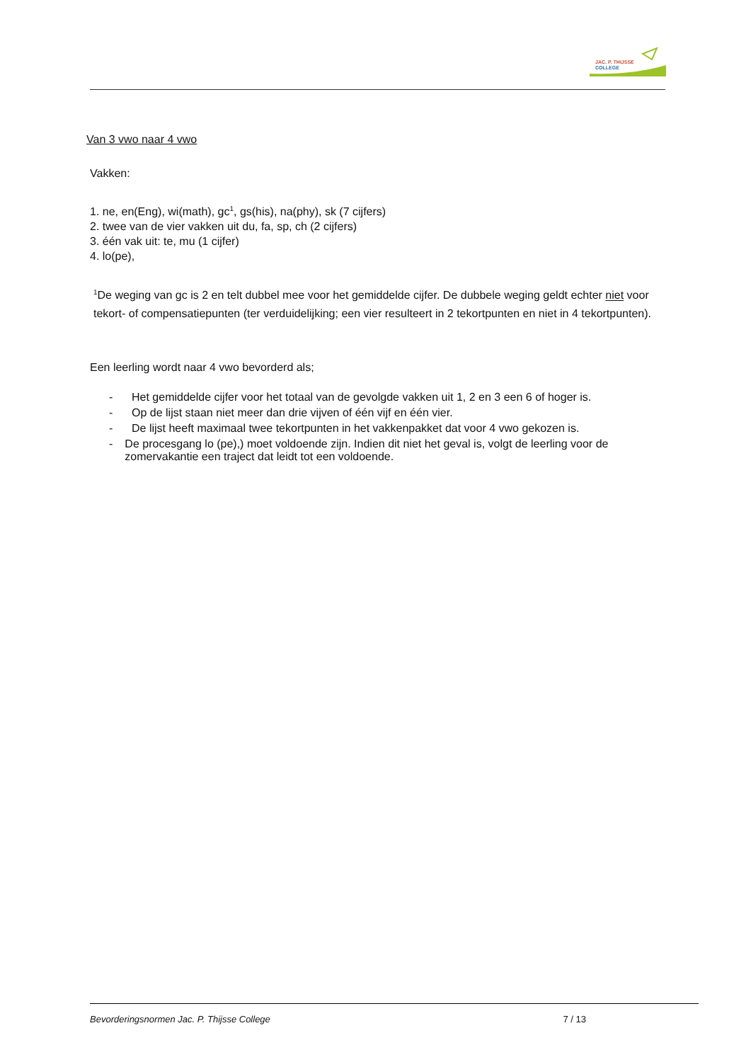JAC. P. THIJSSE
COLLEGE
Van 3 vwo naar 4 vwo
Vakken:
1. ne, en(Eng), wi(math), gc<sup>1</sup>, gs(his), na(phy), sk (7 cijfers)
2. twee van de vier vakken uit du, fa, sp, ch (2 cijfers)
3. één vak uit: te, mu (1 cijfer)
4. lo(pe),
<sup>1</sup> De weging van gc is 2 en telt dubbel mee voor het gemiddelde cijfer. De dubbele weging geldt echter niet voor tekort- of compensatiepunten (ter verduidelijking; een vier resulteert in 2 tekortpunten en niet in 4 tekortpunten).
Een leerling wordt naar 4 vwo bevorderd als;
- Het gemiddelde cijfer voor het totaal van de gevolgde vakken uit 1, 2 en 3 een 6 of hoger is.
- Op de lijst staan niet meer dan drie vijven of één vijf en één vier.
- De lijst heeft maximaal twee tekortpunten in het vakkenpakket dat voor 4 vwo gekozen is.
- De procesgang lo (pe),) moet voldoende zijn. Indien dit niet het geval is, volgt de leerling voor de zomervakantie een traject dat leidt tot een voldoende.
Bevorderingsnormen Jac. P. Thijsse College 7 / 13